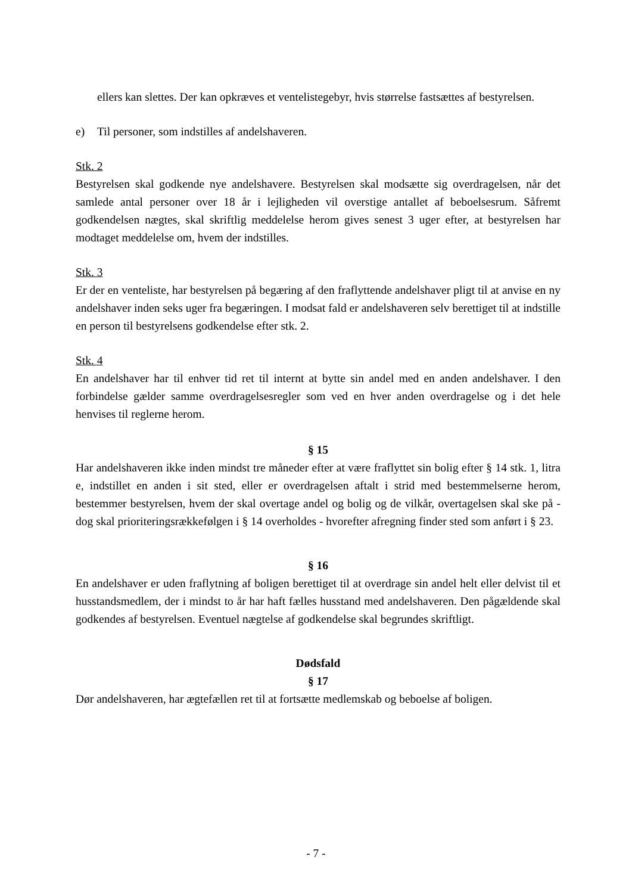ellers kan slettes. Der kan opkræves et ventelistegebyr, hvis størrelse fastsættes af bestyrelsen.
e) Til personer, som indstilles af andelshaveren.
Stk. 2
Bestyrelsen skal godkende nye andelshavere. Bestyrelsen skal modsætte sig overdragelsen, når det samlede antal personer over 18 år i lejligheden vil overstige antallet af beboelsesrum. Såfremt godkendelsen nægtes, skal skriftlig meddelelse herom gives senest 3 uger efter, at bestyrelsen har modtaget meddelelse om, hvem der indstilles.
Stk. 3
Er der en venteliste, har bestyrelsen på begæring af den fraflyttende andelshaver pligt til at anvise en ny andelshaver inden seks uger fra begæringen. I modsat fald er andelshaveren selv berettiget til at indstille en person til bestyrelsens godkendelse efter stk. 2.
Stk. 4
En andelshaver har til enhver tid ret til internt at bytte sin andel med en anden andelshaver. I den forbindelse gælder samme overdragelsesregler som ved en hver anden overdragelse og i det hele henvises til reglerne herom.
§ 15
Har andelshaveren ikke inden mindst tre måneder efter at være fraflyttet sin bolig efter § 14 stk. 1, litra e, indstillet en anden i sit sted, eller er overdragelsen aftalt i strid med bestemmelserne herom, bestemmer bestyrelsen, hvem der skal overtage andel og bolig og de vilkår, overtagelsen skal ske på - dog skal prioriteringsrækkefølgen i § 14 overholdes - hvorefter afregning finder sted som anført i § 23.
§ 16
En andelshaver er uden fraflytning af boligen berettiget til at overdrage sin andel helt eller delvist til et husstandsmedlem, der i mindst to år har haft fælles husstand med andelshaveren. Den pågældende skal godkendes af bestyrelsen. Eventuel nægtelse af godkendelse skal begrundes skriftligt.
Dødsfald
§ 17
Dør andelshaveren, har ægtefællen ret til at fortsætte medlemskab og beboelse af boligen.
- 7 -